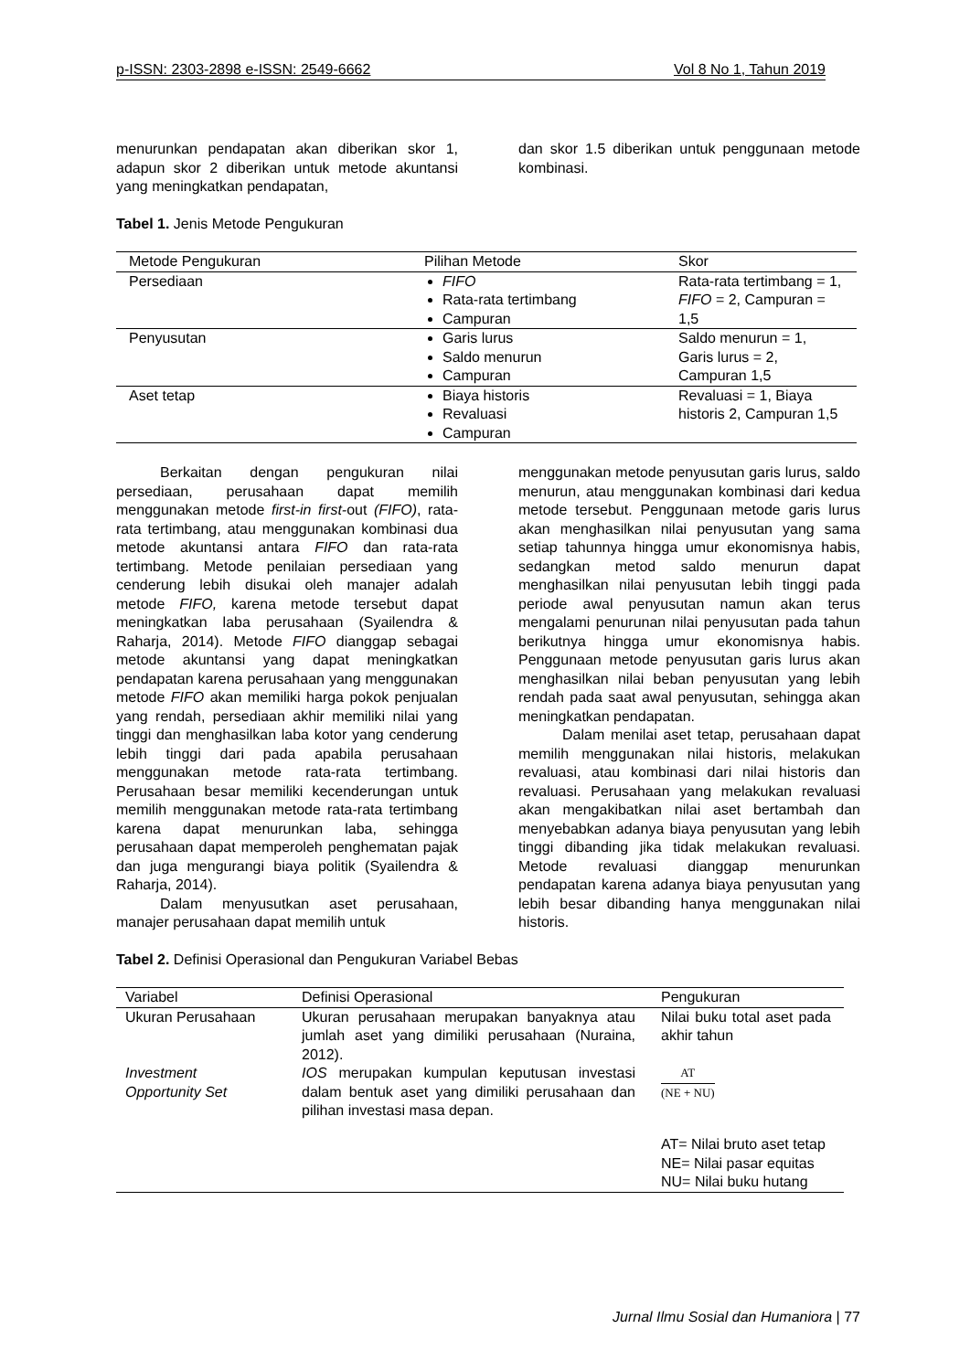p-ISSN: 2303-2898 e-ISSN: 2549-6662 Vol 8 No 1, Tahun 2019
menurunkan pendapatan akan diberikan skor 1, adapun skor 2 diberikan untuk metode akuntansi yang meningkatkan pendapatan,
dan skor 1.5 diberikan untuk penggunaan metode kombinasi.
Tabel 1. Jenis Metode Pengukuran
| Metode Pengukuran | Pilihan Metode | Skor |
| --- | --- | --- |
| Persediaan | FIFO Rata-rata tertimbang Campuran | Rata-rata tertimbang = 1, FIFO = 2, Campuran = 1,5 |
| Penyusutan | Garis lurus Saldo menurun Campuran | Saldo menurun = 1, Garis lurus = 2, Campuran 1,5 |
| Aset tetap | Biaya historis Revaluasi Campuran | Revaluasi = 1, Biaya historis 2, Campuran 1,5 |
Berkaitan dengan pengukuran nilai persediaan, perusahaan dapat memilih menggunakan metode first-in first-out (FIFO), rata-rata tertimbang, atau menggunakan kombinasi dua metode akuntansi antara FIFO dan rata-rata tertimbang. Metode penilaian persediaan yang cenderung lebih disukai oleh manajer adalah metode FIFO, karena metode tersebut dapat meningkatkan laba perusahaan (Syailendra & Raharja, 2014). Metode FIFO dianggap sebagai metode akuntansi yang dapat meningkatkan pendapatan karena perusahaan yang menggunakan metode FIFO akan memiliki harga pokok penjualan yang rendah, persediaan akhir memiliki nilai yang tinggi dan menghasilkan laba kotor yang cenderung lebih tinggi dari pada apabila perusahaan menggunakan metode rata-rata tertimbang. Perusahaan besar memiliki kecenderungan untuk memilih menggunakan metode rata-rata tertimbang karena dapat menurunkan laba, sehingga perusahaan dapat memperoleh penghematan pajak dan juga mengurangi biaya politik (Syailendra & Raharja, 2014).
Dalam menyusutkan aset perusahaan, manajer perusahaan dapat memilih untuk
menggunakan metode penyusutan garis lurus, saldo menurun, atau menggunakan kombinasi dari kedua metode tersebut. Penggunaan metode garis lurus akan menghasilkan nilai penyusutan yang sama setiap tahunnya hingga umur ekonomisnya habis, sedangkan metod saldo menurun dapat menghasilkan nilai penyusutan lebih tinggi pada periode awal penyusutan namun akan terus mengalami penurunan nilai penyusutan pada tahun berikutnya hingga umur ekonomisnya habis. Penggunaan metode penyusutan garis lurus akan menghasilkan nilai beban penyusutan yang lebih rendah pada saat awal penyusutan, sehingga akan meningkatkan pendapatan.
Dalam menilai aset tetap, perusahaan dapat memilih menggunakan nilai historis, melakukan revaluasi, atau kombinasi dari nilai historis dan revaluasi. Perusahaan yang melakukan revaluasi akan mengakibatkan nilai aset bertambah dan menyebabkan adanya biaya penyusutan yang lebih tinggi dibanding jika tidak melakukan revaluasi. Metode revaluasi dianggap menurunkan pendapatan karena adanya biaya penyusutan yang lebih besar dibanding hanya menggunakan nilai historis.
Tabel 2. Definisi Operasional dan Pengukuran Variabel Bebas
| Variabel | Definisi Operasional | Pengukuran |
| --- | --- | --- |
| Ukuran Perusahaan | Ukuran perusahaan merupakan banyaknya atau jumlah aset yang dimiliki perusahaan (Nuraina, 2012). | Nilai buku total aset pada akhir tahun |
| Investment Opportunity Set | IOS merupakan kumpulan keputusan investasi dalam bentuk aset yang dimiliki perusahaan dan pilihan investasi masa depan. | AT (NE + NU) AT= Nilai bruto aset tetap NE= Nilai pasar equitas NU= Nilai buku hutang |
Jurnal Ilmu Sosial dan Humaniora | 77